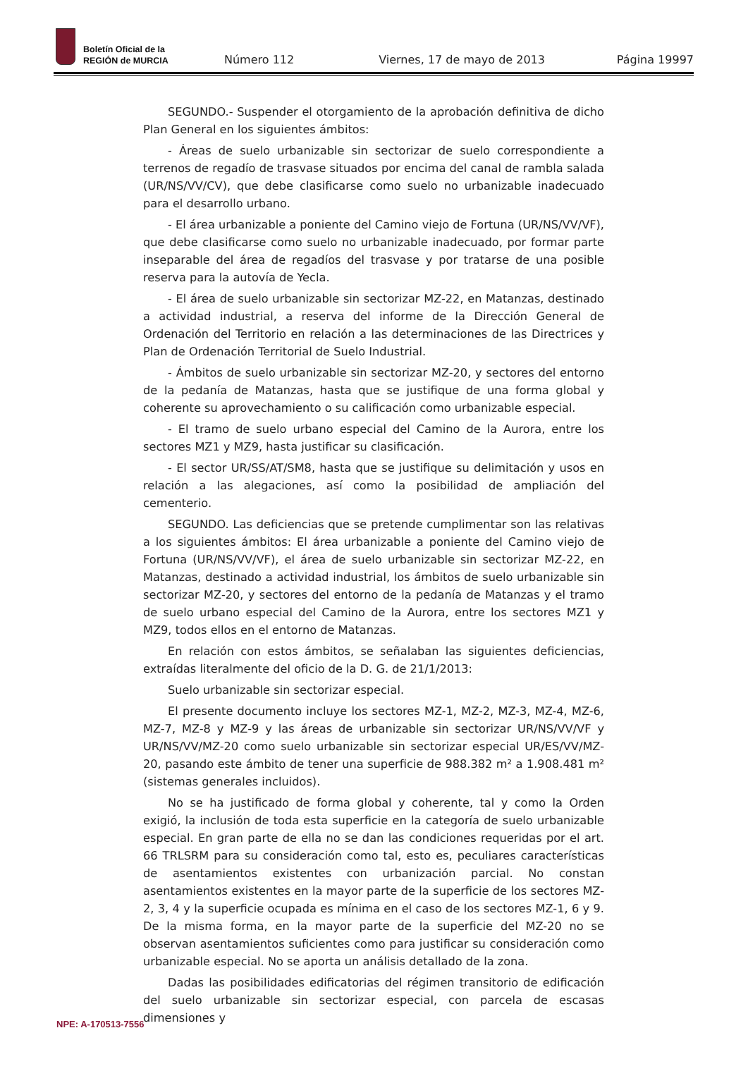Boletín Oficial de la
REGIÓN de MURCIA
Número 112 Viernes, 17 de mayo de 2013 Página 19997
SEGUNDO.- Suspender el otorgamiento de la aprobación definitiva de dicho Plan General en los siguientes ámbitos:
- Áreas de suelo urbanizable sin sectorizar de suelo correspondiente a terrenos de regadío de trasvase situados por encima del canal de rambla salada (UR/NS/VV/CV), que debe clasificarse como suelo no urbanizable inadecuado para el desarrollo urbano.
- El área urbanizable a poniente del Camino viejo de Fortuna (UR/NS/VV/VF), que debe clasificarse como suelo no urbanizable inadecuado, por formar parte inseparable del área de regadíos del trasvase y por tratarse de una posible reserva para la autovía de Yecla.
- El área de suelo urbanizable sin sectorizar MZ-22, en Matanzas, destinado a actividad industrial, a reserva del informe de la Dirección General de Ordenación del Territorio en relación a las determinaciones de las Directrices y Plan de Ordenación Territorial de Suelo Industrial.
- Ámbitos de suelo urbanizable sin sectorizar MZ-20, y sectores del entorno de la pedanía de Matanzas, hasta que se justifique de una forma global y coherente su aprovechamiento o su calificación como urbanizable especial.
- El tramo de suelo urbano especial del Camino de la Aurora, entre los sectores MZ1 y MZ9, hasta justificar su clasificación.
- El sector UR/SS/AT/SM8, hasta que se justifique su delimitación y usos en relación a las alegaciones, así como la posibilidad de ampliación del cementerio.
SEGUNDO. Las deficiencias que se pretende cumplimentar son las relativas a los siguientes ámbitos: El área urbanizable a poniente del Camino viejo de Fortuna (UR/NS/VV/VF), el área de suelo urbanizable sin sectorizar MZ-22, en Matanzas, destinado a actividad industrial, los ámbitos de suelo urbanizable sin sectorizar MZ-20, y sectores del entorno de la pedanía de Matanzas y el tramo de suelo urbano especial del Camino de la Aurora, entre los sectores MZ1 y MZ9, todos ellos en el entorno de Matanzas.
En relación con estos ámbitos, se señalaban las siguientes deficiencias, extraídas literalmente del oficio de la D. G. de 21/1/2013:
Suelo urbanizable sin sectorizar especial.
El presente documento incluye los sectores MZ-1, MZ-2, MZ-3, MZ-4, MZ-6, MZ-7, MZ-8 y MZ-9 y las áreas de urbanizable sin sectorizar UR/NS/VV/VF y UR/NS/VV/MZ-20 como suelo urbanizable sin sectorizar especial UR/ES/VV/MZ-20, pasando este ámbito de tener una superficie de 988.382 m² a 1.908.481 m² (sistemas generales incluidos).
No se ha justificado de forma global y coherente, tal y como la Orden exigió, la inclusión de toda esta superficie en la categoría de suelo urbanizable especial. En gran parte de ella no se dan las condiciones requeridas por el art. 66 TRLSRM para su consideración como tal, esto es, peculiares características de asentamientos existentes con urbanización parcial. No constan asentamientos existentes en la mayor parte de la superficie de los sectores MZ-2, 3, 4 y la superficie ocupada es mínima en el caso de los sectores MZ-1, 6 y 9. De la misma forma, en la mayor parte de la superficie del MZ-20 no se observan asentamientos suficientes como para justificar su consideración como urbanizable especial. No se aporta un análisis detallado de la zona.
Dadas las posibilidades edificatorias del régimen transitorio de edificación del suelo urbanizable sin sectorizar especial, con parcela de escasas dimensiones y
NPE: A-170513-7556